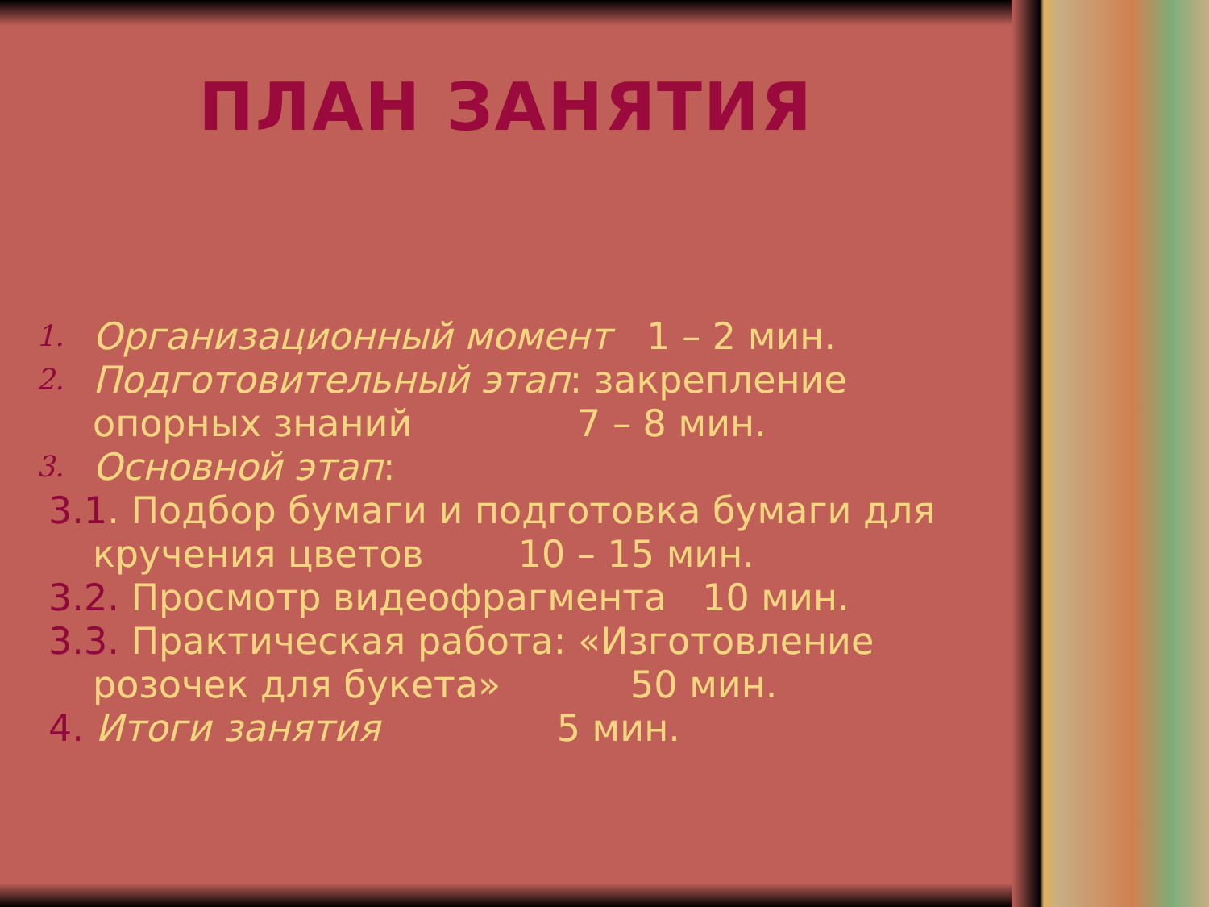ПЛАН ЗАНЯТИЯ
1. Организационный момент 1 – 2 мин.
2. Подготовительный этап: закрепление
опорных знаний 7 – 8 мин.
3. Основной этап:
3.1. Подбор бумаги и подготовка бумаги для
кручения цветов 10 – 15 мин.
3.2. Просмотр видеофрагмента 10 мин.
3.3. Практическая работа: «Изготовление
розочек для букета» 50 мин.
4. Итоги занятия 5 мин.